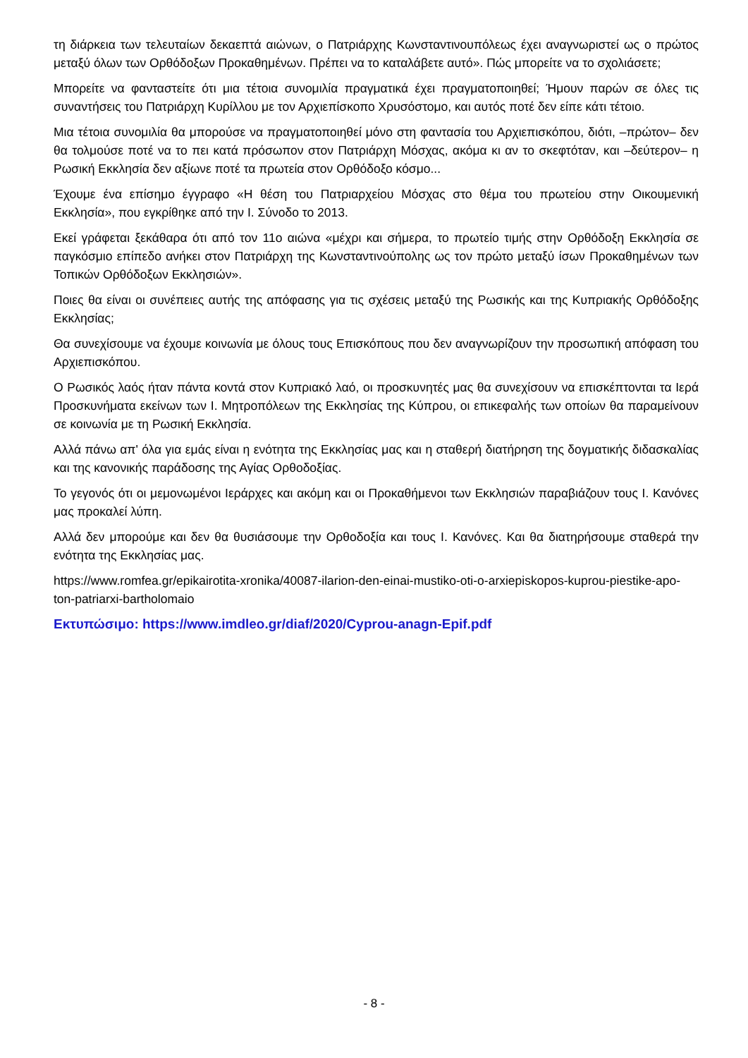τη διάρκεια των τελευταίων δεκαεπτά αιώνων, ο Πατριάρχης Κωνσταντινουπόλεως έχει αναγνωριστεί ως ο πρώτος μεταξύ όλων των Ορθόδοξων Προκαθημένων. Πρέπει να το καταλάβετε αυτό». Πώς μπορείτε να το σχολιάσετε;
Μπορείτε να φανταστείτε ότι μια τέτοια συνομιλία πραγματικά έχει πραγματοποιηθεί; Ήμουν παρών σε όλες τις συναντήσεις του Πατριάρχη Κυρίλλου με τον Αρχιεπίσκοπο Χρυσόστομο, και αυτός ποτέ δεν είπε κάτι τέτοιο.
Μια τέτοια συνομιλία θα μπορούσε να πραγματοποιηθεί μόνο στη φαντασία του Αρχιεπισκόπου, διότι, –πρώτον– δεν θα τολμούσε ποτέ να το πει κατά πρόσωπον στον Πατριάρχη Μόσχας, ακόμα κι αν το σκεφτόταν, και –δεύτερον– η Ρωσική Εκκλησία δεν αξίωνε ποτέ τα πρωτεία στον Ορθόδοξο κόσμο...
Έχουμε ένα επίσημο έγγραφο «Η θέση του Πατριαρχείου Μόσχας στο θέμα του πρωτείου στην Οικουμενική Εκκλησία», που εγκρίθηκε από την Ι. Σύνοδο το 2013.
Εκεί γράφεται ξεκάθαρα ότι από τον 11ο αιώνα «μέχρι και σήμερα, το πρωτείο τιμής στην Ορθόδοξη Εκκλησία σε παγκόσμιο επίπεδο ανήκει στον Πατριάρχη της Κωνσταντινούπολης ως τον πρώτο μεταξύ ίσων Προκαθημένων των Τοπικών Ορθόδοξων Εκκλησιών».
Ποιες θα είναι οι συνέπειες αυτής της απόφασης για τις σχέσεις μεταξύ της Ρωσικής και της Κυπριακής Ορθόδοξης Εκκλησίας;
Θα συνεχίσουμε να έχουμε κοινωνία με όλους τους Επισκόπους που δεν αναγνωρίζουν την προσωπική απόφαση του Αρχιεπισκόπου.
Ο Ρωσικός λαός ήταν πάντα κοντά στον Κυπριακό λαό, οι προσκυνητές μας θα συνεχίσουν να επισκέπτονται τα Ιερά Προσκυνήματα εκείνων των Ι. Μητροπόλεων της Εκκλησίας της Κύπρου, οι επικεφαλής των οποίων θα παραμείνουν σε κοινωνία με τη Ρωσική Εκκλησία.
Αλλά πάνω απ' όλα για εμάς είναι η ενότητα της Εκκλησίας μας και η σταθερή διατήρηση της δογματικής διδασκαλίας και της κανονικής παράδοσης της Αγίας Ορθοδοξίας.
Το γεγονός ότι οι μεμονωμένοι Ιεράρχες και ακόμη και οι Προκαθήμενοι των Εκκλησιών παραβιάζουν τους Ι. Κανόνες μας προκαλεί λύπη.
Αλλά δεν μπορούμε και δεν θα θυσιάσουμε την Ορθοδοξία και τους Ι. Κανόνες. Και θα διατηρήσουμε σταθερά την ενότητα της Εκκλησίας μας.
https://www.romfea.gr/epikairotita-xronika/40087-ilarion-den-einai-mustiko-oti-o-arxiepiskopos-kuprou-piestike-apo-ton-patriarxi-bartholomaio
Εκτυπώσιμο: https://www.imdleo.gr/diaf/2020/Cyprou-anagn-Epif.pdf
- 8 -